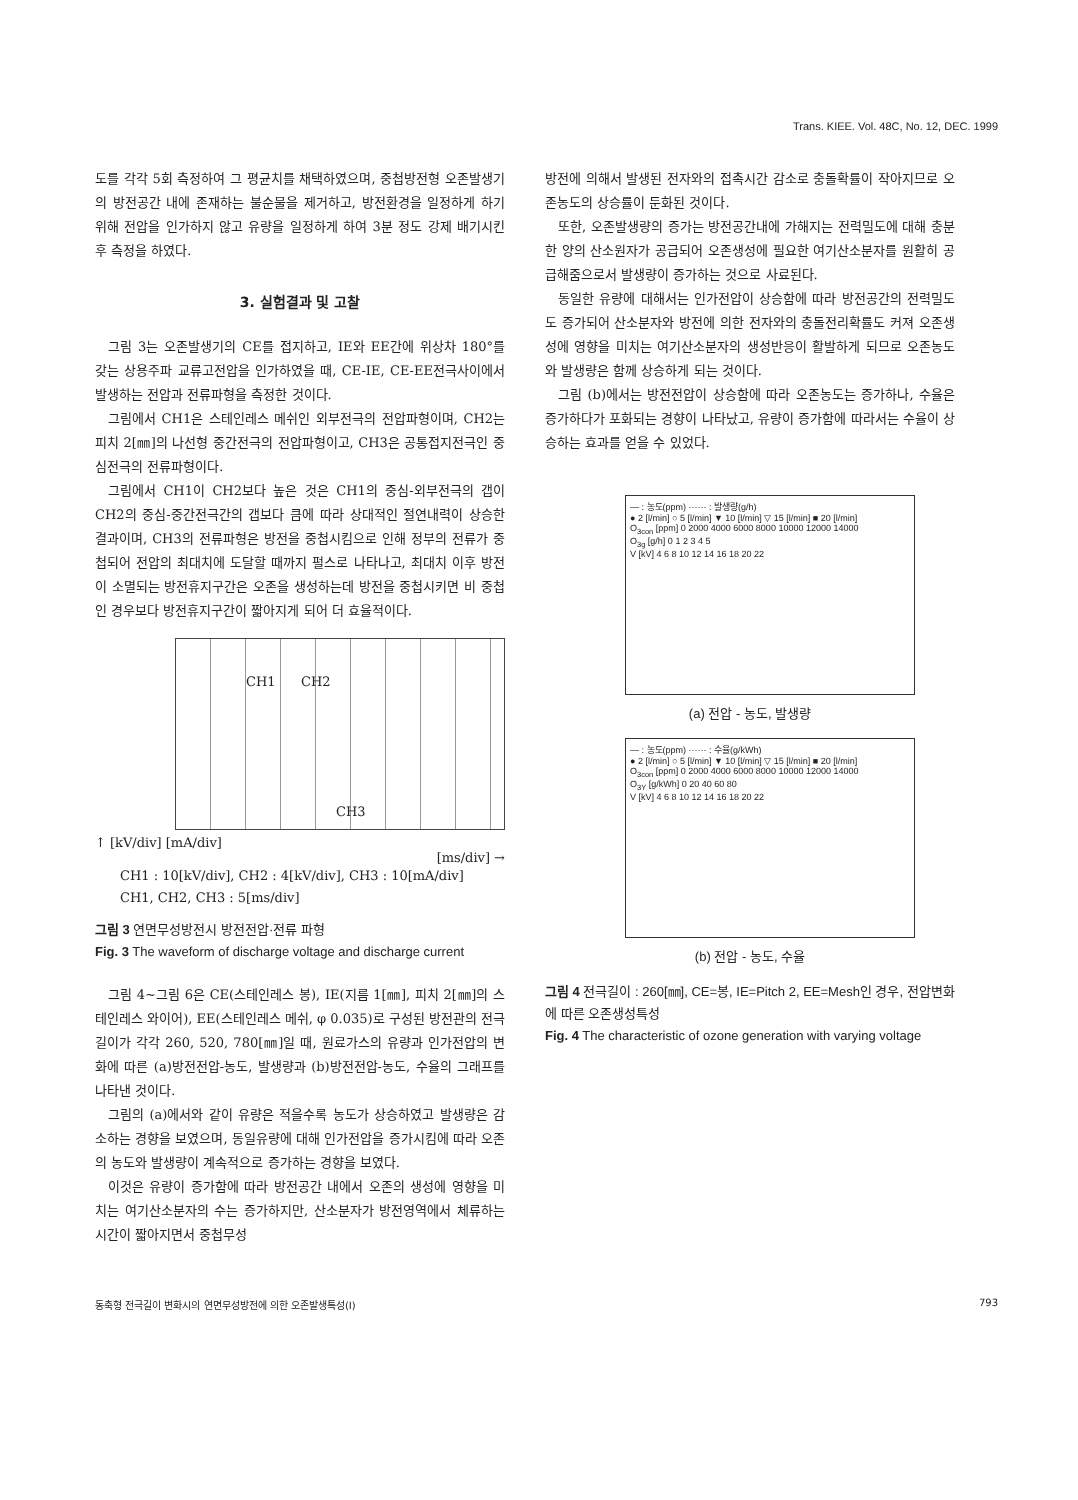Trans. KIEE. Vol. 48C, No. 12, DEC. 1999
도를 각각 5회 측정하여 그 평균치를 채택하였으며, 중첩방전형 오존발생기의 방전공간 내에 존재하는 불순물을 제거하고, 방전환경을 일정하게 하기 위해 전압을 인가하지 않고 유량을 일정하게 하여 3분 정도 강제 배기시킨 후 측정을 하였다.
3. 실험결과 및 고찰
그림 3는 오존발생기의 CE를 접지하고, IE와 EE간에 위상차 180°를 갖는 상용주파 교류고전압을 인가하였을 때, CE-IE, CE-EE전극사이에서 발생하는 전압과 전류파형을 측정한 것이다.
그림에서 CH1은 스테인레스 메쉬인 외부전극의 전압파형이며, CH2는 피치 2[㎜]의 나선형 중간전극의 전압파형이고, CH3은 공통접지전극인 중심전극의 전류파형이다.
그림에서 CH1이 CH2보다 높은 것은 CH1의 중심-외부전극의 갭이 CH2의 중심-중간전극간의 갭보다 큼에 따라 상대적인 절연내력이 상승한 결과이며, CH3의 전류파형은 방전을 중첩시킴으로 인해 정부의 전류가 중첩되어 전압의 최대치에 도달할 때까지 펄스로 나타나고, 최대치 이후 방전이 소멸되는 방전휴지구간은 오존을 생성하는데 방전을 중첩시키면 비 중첩인 경우보다 방전휴지구간이 짧아지게 되어 더 효율적이다.
CH1 CH2
CH3
↑ [kV/div] [mA/div]
[ms/div] →
CH1 : 10[kV/div], CH2 : 4[kV/div], CH3 : 10[mA/div]
CH1, CH2, CH3 : 5[ms/div]
그림 3 연면무성방전시 방전전압·전류 파형
Fig. 3 The waveform of discharge voltage and discharge current
그림 4~그림 6은 CE(스테인레스 봉), IE(지름 1[㎜], 피치 2[㎜]의 스테인레스 와이어), EE(스테인레스 메쉬, φ 0.035)로 구성된 방전관의 전극길이가 각각 260, 520, 780[㎜]일 때, 원료가스의 유량과 인가전압의 변화에 따른 (a)방전전압-농도, 발생량과 (b)방전전압-농도, 수율의 그래프를 나타낸 것이다.
그림의 (a)에서와 같이 유량은 적을수록 농도가 상승하였고 발생량은 감소하는 경향을 보였으며, 동일유량에 대해 인가전압을 증가시킴에 따라 오존의 농도와 발생량이 계속적으로 증가하는 경향을 보였다.
이것은 유량이 증가함에 따라 방전공간 내에서 오존의 생성에 영향을 미치는 여기산소분자의 수는 증가하지만, 산소분자가 방전영역에서 체류하는 시간이 짧아지면서 중첩무성
방전에 의해서 발생된 전자와의 접촉시간 감소로 충돌확률이 작아지므로 오존농도의 상승률이 둔화된 것이다.
또한, 오존발생량의 증가는 방전공간내에 가해지는 전력밀도에 대해 충분한 양의 산소원자가 공급되어 오존생성에 필요한 여기산소분자를 원활히 공급해줌으로서 발생량이 증가하는 것으로 사료된다.
동일한 유량에 대해서는 인가전압이 상승함에 따라 방전공간의 전력밀도도 증가되어 산소분자와 방전에 의한 전자와의 충돌전리확률도 커져 오존생성에 영향을 미치는 여기산소분자의 생성반응이 활발하게 되므로 오존농도와 발생량은 함께 상승하게 되는 것이다.
그림 (b)에서는 방전전압이 상승함에 따라 오존농도는 증가하나, 수율은 증가하다가 포화되는 경향이 나타났고, 유량이 증가함에 따라서는 수율이 상승하는 효과를 얻을 수 있었다.
— : 농도(ppm) ······ : 발생량(g/h)
● 2 [l/min] ○ 5 [l/min] ▼ 10 [l/min] ▽ 15 [l/min] ■ 20 [l/min]
O<sub>3con</sub> [ppm] 0 2000 4000 6000 8000 10000 12000 14000
O<sub>3g</sub> [g/h] 0 1 2 3 4 5
V [kV] 4 6 8 10 12 14 16 18 20 22
(a) 전압 - 농도, 발생량
— : 농도(ppm) ······ : 수율(g/kWh)
● 2 [l/min] ○ 5 [l/min] ▼ 10 [l/min] ▽ 15 [l/min] ■ 20 [l/min]
O<sub>3con</sub> [ppm] 0 2000 4000 6000 8000 10000 12000 14000
O<sub>3Y</sub> [g/kWh] 0 20 40 60 80
V [kV] 4 6 8 10 12 14 16 18 20 22
(b) 전압 - 농도, 수율
그림 4 전극길이 : 260[㎜], CE=봉, IE=Pitch 2, EE=Mesh인 경우, 전압변화에 따른 오존생성특성
Fig. 4 The characteristic of ozone generation with varying voltage
동축형 전극길이 변화시의 연면무성방전에 의한 오존발생특성(I) 793